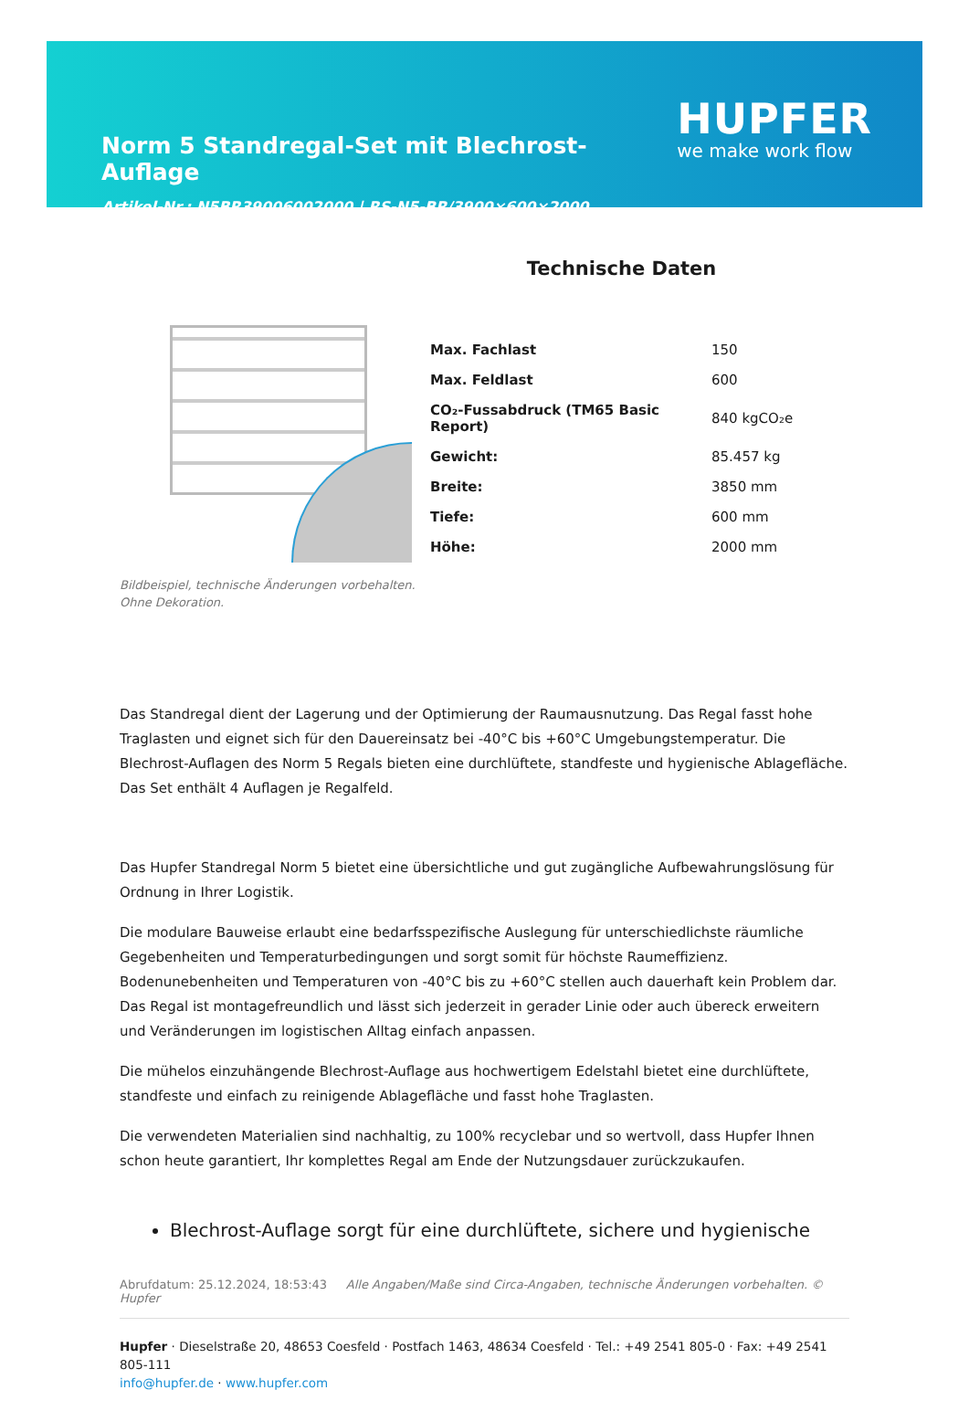Norm 5 Standregal-Set mit Blechrost-Auflage
Artikel-Nr.: N5BR39006002000 | RS-N5-BR/3900×600×2000
HUPFER
we make work flow
Technische Daten
| Max. Fachlast | 150 |
| Max. Feldlast | 600 |
| CO₂-Fussabdruck (TM65 Basic Report) | 840 kgCO₂e |
| Gewicht: | 85.457 kg |
| Breite: | 3850 mm |
| Tiefe: | 600 mm |
| Höhe: | 2000 mm |
Bildbeispiel, technische Änderungen vorbehalten.
Ohne Dekoration.
Das Standregal dient der Lagerung und der Optimierung der Raumausnutzung. Das Regal fasst hohe Traglasten und eignet sich für den Dauereinsatz bei -40°C bis +60°C Umgebungstemperatur. Die Blechrost-Auflagen des Norm 5 Regals bieten eine durchlüftete, standfeste und hygienische Ablagefläche. Das Set enthält 4 Auflagen je Regalfeld.
Das Hupfer Standregal Norm 5 bietet eine übersichtliche und gut zugängliche Aufbewahrungslösung für Ordnung in Ihrer Logistik.
Die modulare Bauweise erlaubt eine bedarfsspezifische Auslegung für unterschiedlichste räumliche Gegebenheiten und Temperaturbedingungen und sorgt somit für höchste Raumeffizienz. Bodenunebenheiten und Temperaturen von -40°C bis zu +60°C stellen auch dauerhaft kein Problem dar. Das Regal ist montagefreundlich und lässt sich jederzeit in gerader Linie oder auch übereck erweitern und Veränderungen im logistischen Alltag einfach anpassen.
Die mühelos einzuhängende Blechrost-Auflage aus hochwertigem Edelstahl bietet eine durchlüftete, standfeste und einfach zu reinigende Ablagefläche und fasst hohe Traglasten.
Die verwendeten Materialien sind nachhaltig, zu 100% recyclebar und so wertvoll, dass Hupfer Ihnen schon heute garantiert, Ihr komplettes Regal am Ende der Nutzungsdauer zurückzukaufen.
Blechrost-Auflage sorgt für eine durchlüftete, sichere und hygienische
Abrufdatum: 25.12.2024, 18:53:43 Alle Angaben/Maße sind Circa-Angaben, technische Änderungen vorbehalten. © Hupfer
Hupfer · Dieselstraße 20, 48653 Coesfeld · Postfach 1463, 48634 Coesfeld · Tel.: +49 2541 805-0 · Fax: +49 2541 805-111
info@hupfer.de · www.hupfer.com